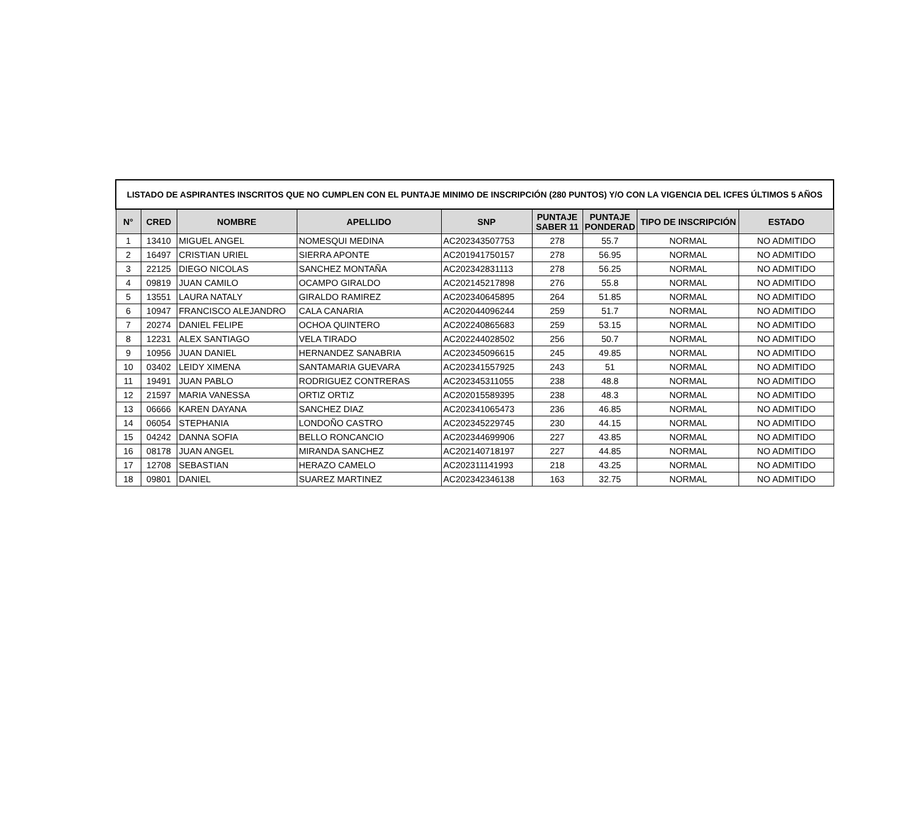| LISTADO DE ASPIRANTES INSCRITOS QUE NO CUMPLEN CON EL PUNTAJE MINIMO DE INSCRIPCIÓN (280 PUNTOS) Y/O CON LA VIGENCIA DEL ICFES ÚLTIMOS 5 AÑOS | | | | | | | | |
| --- | --- | --- | --- | --- | --- | --- | --- | --- |
| N° | CRED | NOMBRE | APELLIDO | SNP | PUNTAJE SABER 11 | PUNTAJE PONDERAD | TIPO DE INSCRIPCIÓN | ESTADO |
| 1 | 13410 | MIGUEL ANGEL | NOMESQUI MEDINA | AC202343507753 | 278 | 55.7 | NORMAL | NO ADMITIDO |
| 2 | 16497 | CRISTIAN URIEL | SIERRA APONTE | AC201941750157 | 278 | 56.95 | NORMAL | NO ADMITIDO |
| 3 | 22125 | DIEGO NICOLAS | SANCHEZ MONTAÑA | AC202342831113 | 278 | 56.25 | NORMAL | NO ADMITIDO |
| 4 | 09819 | JUAN CAMILO | OCAMPO GIRALDO | AC202145217898 | 276 | 55.8 | NORMAL | NO ADMITIDO |
| 5 | 13551 | LAURA NATALY | GIRALDO RAMIREZ | AC202340645895 | 264 | 51.85 | NORMAL | NO ADMITIDO |
| 6 | 10947 | FRANCISCO ALEJANDRO | CALA CANARIA | AC202044096244 | 259 | 51.7 | NORMAL | NO ADMITIDO |
| 7 | 20274 | DANIEL FELIPE | OCHOA QUINTERO | AC202240865683 | 259 | 53.15 | NORMAL | NO ADMITIDO |
| 8 | 12231 | ALEX SANTIAGO | VELA TIRADO | AC202244028502 | 256 | 50.7 | NORMAL | NO ADMITIDO |
| 9 | 10956 | JUAN DANIEL | HERNANDEZ SANABRIA | AC202345096615 | 245 | 49.85 | NORMAL | NO ADMITIDO |
| 10 | 03402 | LEIDY XIMENA | SANTAMARIA GUEVARA | AC202341557925 | 243 | 51 | NORMAL | NO ADMITIDO |
| 11 | 19491 | JUAN PABLO | RODRIGUEZ CONTRERAS | AC202345311055 | 238 | 48.8 | NORMAL | NO ADMITIDO |
| 12 | 21597 | MARIA VANESSA | ORTIZ ORTIZ | AC202015589395 | 238 | 48.3 | NORMAL | NO ADMITIDO |
| 13 | 06666 | KAREN DAYANA | SANCHEZ DIAZ | AC202341065473 | 236 | 46.85 | NORMAL | NO ADMITIDO |
| 14 | 06054 | STEPHANIA | LONDOÑO CASTRO | AC202345229745 | 230 | 44.15 | NORMAL | NO ADMITIDO |
| 15 | 04242 | DANNA SOFIA | BELLO RONCANCIO | AC202344699906 | 227 | 43.85 | NORMAL | NO ADMITIDO |
| 16 | 08178 | JUAN ANGEL | MIRANDA SANCHEZ | AC202140718197 | 227 | 44.85 | NORMAL | NO ADMITIDO |
| 17 | 12708 | SEBASTIAN | HERAZO CAMELO | AC202311141993 | 218 | 43.25 | NORMAL | NO ADMITIDO |
| 18 | 09801 | DANIEL | SUAREZ MARTINEZ | AC202342346138 | 163 | 32.75 | NORMAL | NO ADMITIDO |